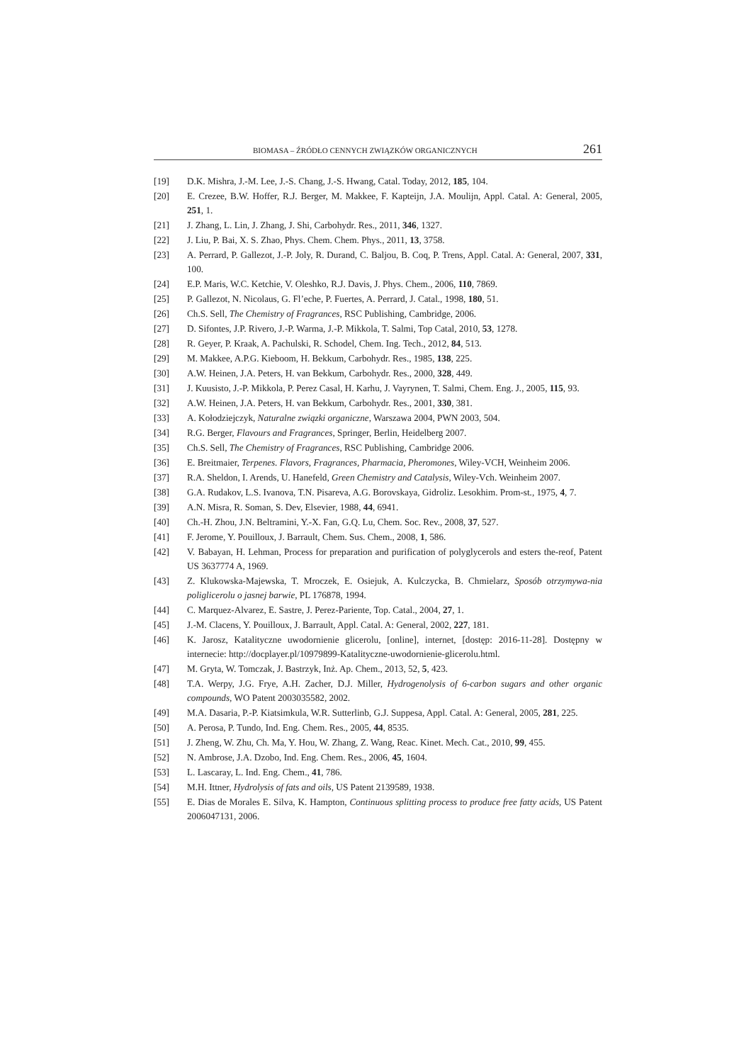BIOMASA – ŹRÓDŁO CENNYCH ZWIĄZKÓW ORGANICZNYCH 261
[19] D.K. Mishra, J.-M. Lee, J.-S. Chang, J.-S. Hwang, Catal. Today, 2012, 185, 104.
[20] E. Crezee, B.W. Hoffer, R.J. Berger, M. Makkee, F. Kapteijn, J.A. Moulijn, Appl. Catal. A: General, 2005, 251, 1.
[21] J. Zhang, L. Lin, J. Zhang, J. Shi, Carbohydr. Res., 2011, 346, 1327.
[22] J. Liu, P. Bai, X. S. Zhao, Phys. Chem. Chem. Phys., 2011, 13, 3758.
[23] A. Perrard, P. Gallezot, J.-P. Joly, R. Durand, C. Baljou, B. Coq, P. Trens, Appl. Catal. A: General, 2007, 331, 100.
[24] E.P. Maris, W.C. Ketchie, V. Oleshko, R.J. Davis, J. Phys. Chem., 2006, 110, 7869.
[25] P. Gallezot, N. Nicolaus, G. Fl’eche, P. Fuertes, A. Perrard, J. Catal., 1998, 180, 51.
[26] Ch.S. Sell, The Chemistry of Fragrances, RSC Publishing, Cambridge, 2006.
[27] D. Sifontes, J.P. Rivero, J.-P. Warma, J.-P. Mikkola, T. Salmi, Top Catal, 2010, 53, 1278.
[28] R. Geyer, P. Kraak, A. Pachulski, R. Schodel, Chem. Ing. Tech., 2012, 84, 513.
[29] M. Makkee, A.P.G. Kieboom, H. Bekkum, Carbohydr. Res., 1985, 138, 225.
[30] A.W. Heinen, J.A. Peters, H. van Bekkum, Carbohydr. Res., 2000, 328, 449.
[31] J. Kuusisto, J.-P. Mikkola, P. Perez Casal, H. Karhu, J. Vayrynen, T. Salmi, Chem. Eng. J., 2005, 115, 93.
[32] A.W. Heinen, J.A. Peters, H. van Bekkum, Carbohydr. Res., 2001, 330, 381.
[33] A. Kołodziejczyk, Naturalne związki organiczne, Warszawa 2004, PWN 2003, 504.
[34] R.G. Berger, Flavours and Fragrances, Springer, Berlin, Heidelberg 2007.
[35] Ch.S. Sell, The Chemistry of Fragrances, RSC Publishing, Cambridge 2006.
[36] E. Breitmaier, Terpenes. Flavors, Fragrances, Pharmacia, Pheromones, Wiley-VCH, Weinheim 2006.
[37] R.A. Sheldon, I. Arends, U. Hanefeld, Green Chemistry and Catalysis, Wiley-Vch. Weinheim 2007.
[38] G.A. Rudakov, L.S. Ivanova, T.N. Pisareva, A.G. Borovskaya, Gidroliz. Lesokhim. Prom-st., 1975, 4, 7.
[39] A.N. Misra, R. Soman, S. Dev, Elsevier, 1988, 44, 6941.
[40] Ch.-H. Zhou, J.N. Beltramini, Y.-X. Fan, G.Q. Lu, Chem. Soc. Rev., 2008, 37, 527.
[41] F. Jerome, Y. Pouilloux, J. Barrault, Chem. Sus. Chem., 2008, 1, 586.
[42] V. Babayan, H. Lehman, Process for preparation and purification of polyglycerols and esters the-reof, Patent US 3637774 A, 1969.
[43] Z. Klukowska-Majewska, T. Mroczek, E. Osiejuk, A. Kulczycka, B. Chmielarz, Sposób otrzymywa-nia poliglicerolu o jasnej barwie, PL 176878, 1994.
[44] C. Marquez-Alvarez, E. Sastre, J. Perez-Pariente, Top. Catal., 2004, 27, 1.
[45] J.-M. Clacens, Y. Pouilloux, J. Barrault, Appl. Catal. A: General, 2002, 227, 181.
[46] K. Jarosz, Katalityczne uwodornienie glicerolu, [online], internet, [dostęp: 2016-11-28]. Dostępny w internecie: http://docplayer.pl/10979899-Katalityczne-uwodornienie-glicerolu.html.
[47] M. Gryta, W. Tomczak, J. Bastrzyk, Inż. Ap. Chem., 2013, 52, 5, 423.
[48] T.A. Werpy, J.G. Frye, A.H. Zacher, D.J. Miller, Hydrogenolysis of 6-carbon sugars and other organic compounds, WO Patent 2003035582, 2002.
[49] M.A. Dasaria, P.-P. Kiatsimkula, W.R. Sutterlinb, G.J. Suppesa, Appl. Catal. A: General, 2005, 281, 225.
[50] A. Perosa, P. Tundo, Ind. Eng. Chem. Res., 2005, 44, 8535.
[51] J. Zheng, W. Zhu, Ch. Ma, Y. Hou, W. Zhang, Z. Wang, Reac. Kinet. Mech. Cat., 2010, 99, 455.
[52] N. Ambrose, J.A. Dzobo, Ind. Eng. Chem. Res., 2006, 45, 1604.
[53] L. Lascaray, L. Ind. Eng. Chem., 41, 786.
[54] M.H. Ittner, Hydrolysis of fats and oils, US Patent 2139589, 1938.
[55] E. Dias de Morales E. Silva, K. Hampton, Continuous splitting process to produce free fatty acids, US Patent 2006047131, 2006.